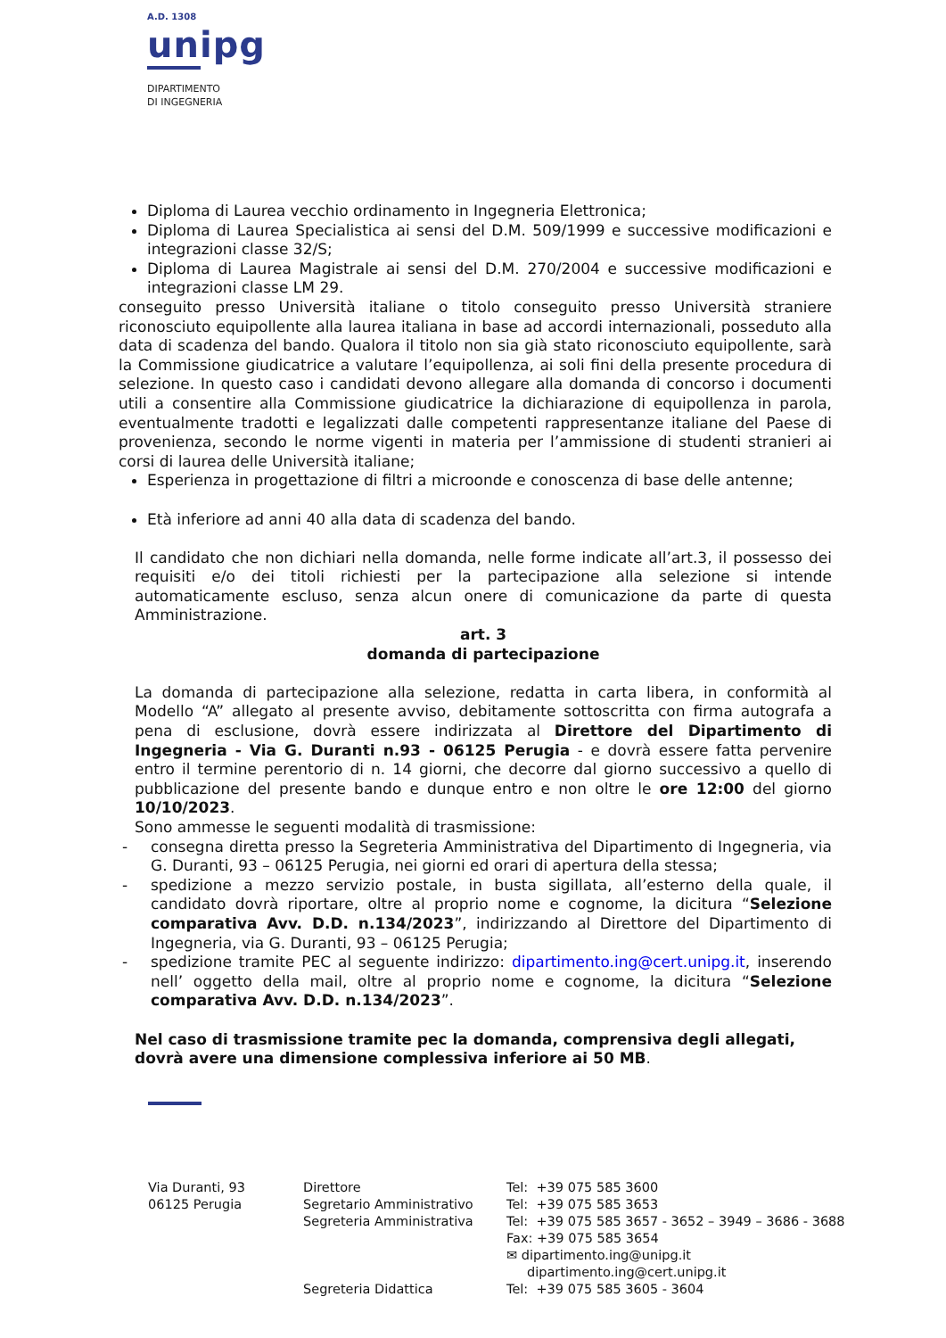A.D. 1308
unipg
DIPARTIMENTO
DI INGEGNERIA
Diploma di Laurea vecchio ordinamento in Ingegneria Elettronica;
Diploma di Laurea Specialistica ai sensi del D.M. 509/1999 e successive modificazioni e integrazioni classe 32/S;
Diploma di Laurea Magistrale ai sensi del D.M. 270/2004 e successive modificazioni e integrazioni classe LM 29.
conseguito presso Università italiane o titolo conseguito presso Università straniere riconosciuto equipollente alla laurea italiana in base ad accordi internazionali, posseduto alla data di scadenza del bando. Qualora il titolo non sia già stato riconosciuto equipollente, sarà la Commissione giudicatrice a valutare l’equipollenza, ai soli fini della presente procedura di selezione. In questo caso i candidati devono allegare alla domanda di concorso i documenti utili a consentire alla Commissione giudicatrice la dichiarazione di equipollenza in parola, eventualmente tradotti e legalizzati dalle competenti rappresentanze italiane del Paese di provenienza, secondo le norme vigenti in materia per l’ammissione di studenti stranieri ai corsi di laurea delle Università italiane;
Esperienza in progettazione di filtri a microonde e conoscenza di base delle antenne;
Età inferiore ad anni 40 alla data di scadenza del bando.
Il candidato che non dichiari nella domanda, nelle forme indicate all’art.3, il possesso dei requisiti e/o dei titoli richiesti per la partecipazione alla selezione si intende automaticamente escluso, senza alcun onere di comunicazione da parte di questa Amministrazione.
art. 3
domanda di partecipazione
La domanda di partecipazione alla selezione, redatta in carta libera, in conformità al Modello “A” allegato al presente avviso, debitamente sottoscritta con firma autografa a pena di esclusione, dovrà essere indirizzata al Direttore del Dipartimento di Ingegneria - Via G. Duranti n.93 - 06125 Perugia - e dovrà essere fatta pervenire entro il termine perentorio di n. 14 giorni, che decorre dal giorno successivo a quello di pubblicazione del presente bando e dunque entro e non oltre le ore 12:00 del giorno 10/10/2023.
Sono ammesse le seguenti modalità di trasmissione:
- consegna diretta presso la Segreteria Amministrativa del Dipartimento di Ingegneria, via G. Duranti, 93 – 06125 Perugia, nei giorni ed orari di apertura della stessa;
- spedizione a mezzo servizio postale, in busta sigillata, all’esterno della quale, il candidato dovrà riportare, oltre al proprio nome e cognome, la dicitura “Selezione comparativa Avv. D.D. n.134/2023”, indirizzando al Direttore del Dipartimento di Ingegneria, via G. Duranti, 93 – 06125 Perugia;
- spedizione tramite PEC al seguente indirizzo: dipartimento.ing@cert.unipg.it, inserendo nell’ oggetto della mail, oltre al proprio nome e cognome, la dicitura “Selezione comparativa Avv. D.D. n.134/2023”.
Nel caso di trasmissione tramite pec la domanda, comprensiva degli allegati, dovrà avere una dimensione complessiva inferiore ai 50 MB.
Via Duranti, 93
06125 Perugia
Direttore
Segretario Amministrativo
Segreteria Amministrativa
Segreteria Didattica
Tel: +39 075 585 3600
Tel: +39 075 585 3653
Tel: +39 075 585 3657 - 3652 – 3949 – 3686 - 3688
Fax: +39 075 585 3654
✉ dipartimento.ing@unipg.it
dipartimento.ing@cert.unipg.it
Tel: +39 075 585 3605 - 3604